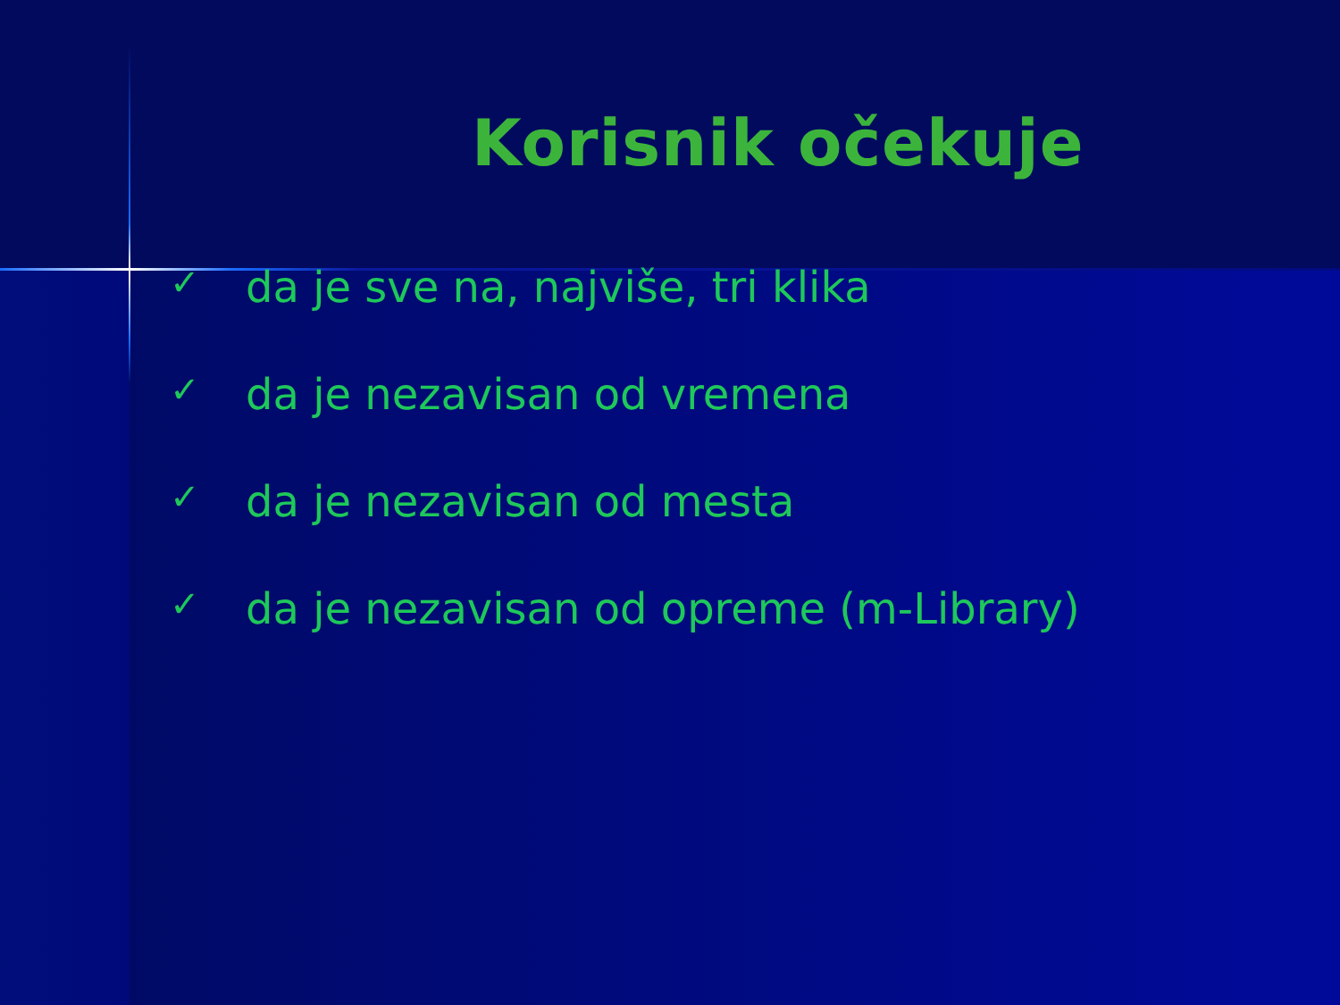Korisnik očekuje
✓ da je sve na, najviše, tri klika
✓ da je nezavisan od vremena
✓ da je nezavisan od mesta
✓ da je nezavisan od opreme (m-Library)